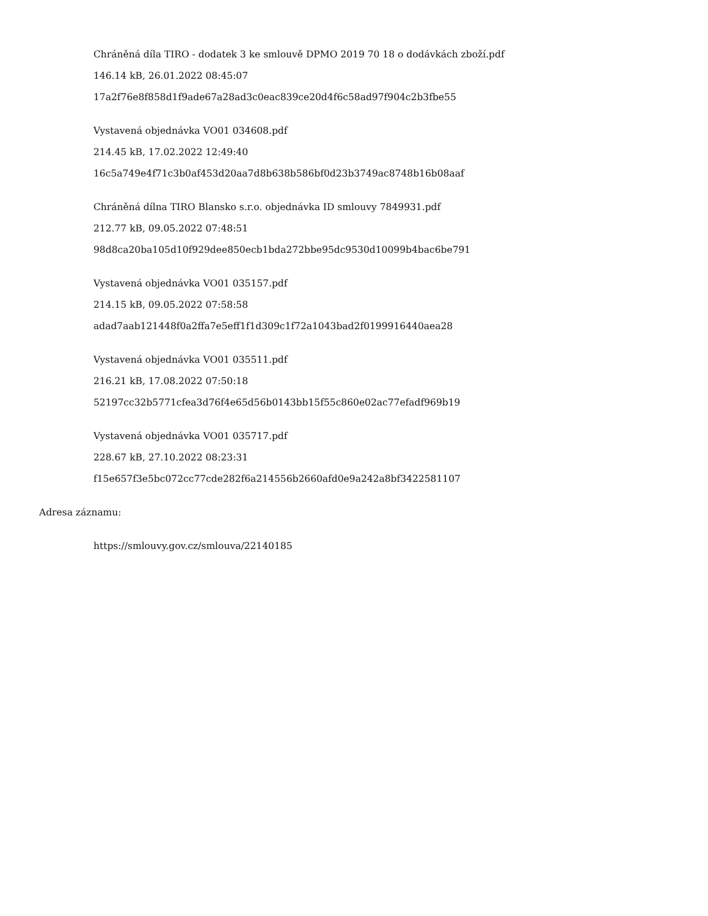Chráněná díla TIRO - dodatek 3 ke smlouvě DPMO 2019 70 18 o dodávkách zboží.pdf
146.14 kB, 26.01.2022 08:45:07
17a2f76e8f858d1f9ade67a28ad3c0eac839ce20d4f6c58ad97f904c2b3fbe55
Vystavená objednávka VO01 034608.pdf
214.45 kB, 17.02.2022 12:49:40
16c5a749e4f71c3b0af453d20aa7d8b638b586bf0d23b3749ac8748b16b08aaf
Chráněná dílna TIRO Blansko s.r.o. objednávka ID smlouvy 7849931.pdf
212.77 kB, 09.05.2022 07:48:51
98d8ca20ba105d10f929dee850ecb1bda272bbe95dc9530d10099b4bac6be791
Vystavená objednávka VO01 035157.pdf
214.15 kB, 09.05.2022 07:58:58
adad7aab121448f0a2ffa7e5eff1f1d309c1f72a1043bad2f0199916440aea28
Vystavená objednávka VO01 035511.pdf
216.21 kB, 17.08.2022 07:50:18
52197cc32b5771cfea3d76f4e65d56b0143bb15f55c860e02ac77efadf969b19
Vystavená objednávka VO01 035717.pdf
228.67 kB, 27.10.2022 08:23:31
f15e657f3e5bc072cc77cde282f6a214556b2660afd0e9a242a8bf3422581107
Adresa záznamu:
https://smlouvy.gov.cz/smlouva/22140185